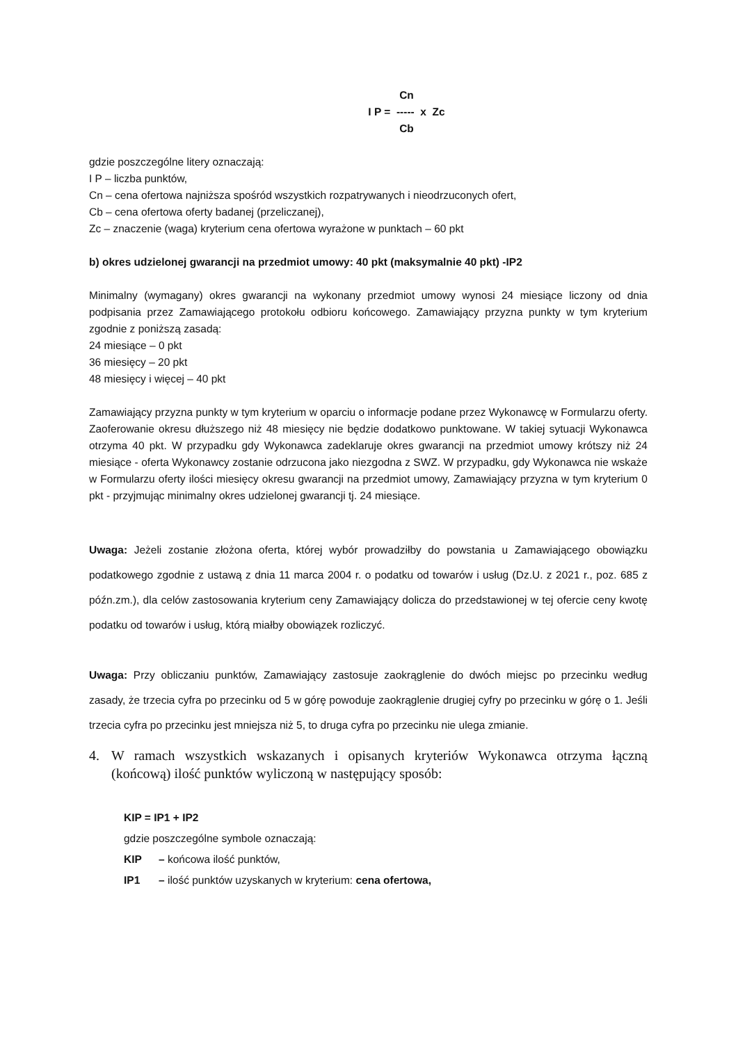Cn
I P = ----- x Zc
Cb
gdzie poszczególne litery oznaczają:
I P – liczba punktów,
Cn – cena ofertowa najniższa spośród wszystkich rozpatrywanych i nieodrzuconych ofert,
Cb – cena ofertowa oferty badanej (przeliczanej),
Zc – znaczenie (waga) kryterium cena ofertowa wyrażone w punktach – 60 pkt
b) okres udzielonej gwarancji na przedmiot umowy: 40 pkt (maksymalnie 40 pkt) -IP2
Minimalny (wymagany) okres gwarancji na wykonany przedmiot umowy wynosi 24 miesiące liczony od dnia podpisania przez Zamawiającego protokołu odbioru końcowego. Zamawiający przyzna punkty w tym kryterium zgodnie z poniższą zasadą:
24 miesiące – 0 pkt
36 miesięcy – 20 pkt
48 miesięcy i więcej – 40 pkt
Zamawiający przyzna punkty w tym kryterium w oparciu o informacje podane przez Wykonawcę w Formularzu oferty. Zaoferowanie okresu dłuższego niż 48 miesięcy nie będzie dodatkowo punktowane. W takiej sytuacji Wykonawca otrzyma 40 pkt. W przypadku gdy Wykonawca zadeklaruje okres gwarancji na przedmiot umowy krótszy niż 24 miesiące - oferta Wykonawcy zostanie odrzucona jako niezgodna z SWZ. W przypadku, gdy Wykonawca nie wskaże w Formularzu oferty ilości miesięcy okresu gwarancji na przedmiot umowy, Zamawiający przyzna w tym kryterium 0 pkt - przyjmując minimalny okres udzielonej gwarancji tj. 24 miesiące.
Uwaga: Jeżeli zostanie złożona oferta, której wybór prowadziłby do powstania u Zamawiającego obowiązku podatkowego zgodnie z ustawą z dnia 11 marca 2004 r. o podatku od towarów i usług (Dz.U. z 2021 r., poz. 685 z późn.zm.), dla celów zastosowania kryterium ceny Zamawiający dolicza do przedstawionej w tej ofercie ceny kwotę podatku od towarów i usług, którą miałby obowiązek rozliczyć.
Uwaga: Przy obliczaniu punktów, Zamawiający zastosuje zaokrąglenie do dwóch miejsc po przecinku według zasady, że trzecia cyfra po przecinku od 5 w górę powoduje zaokrąglenie drugiej cyfry po przecinku w górę o 1. Jeśli trzecia cyfra po przecinku jest mniejsza niż 5, to druga cyfra po przecinku nie ulega zmianie.
4. W ramach wszystkich wskazanych i opisanych kryteriów Wykonawca otrzyma łączną (końcową) ilość punktów wyliczoną w następujący sposób:
KIP = IP1 + IP2
gdzie poszczególne symbole oznaczają:
KIP – końcowa ilość punktów,
IP1 – ilość punktów uzyskanych w kryterium: cena ofertowa,